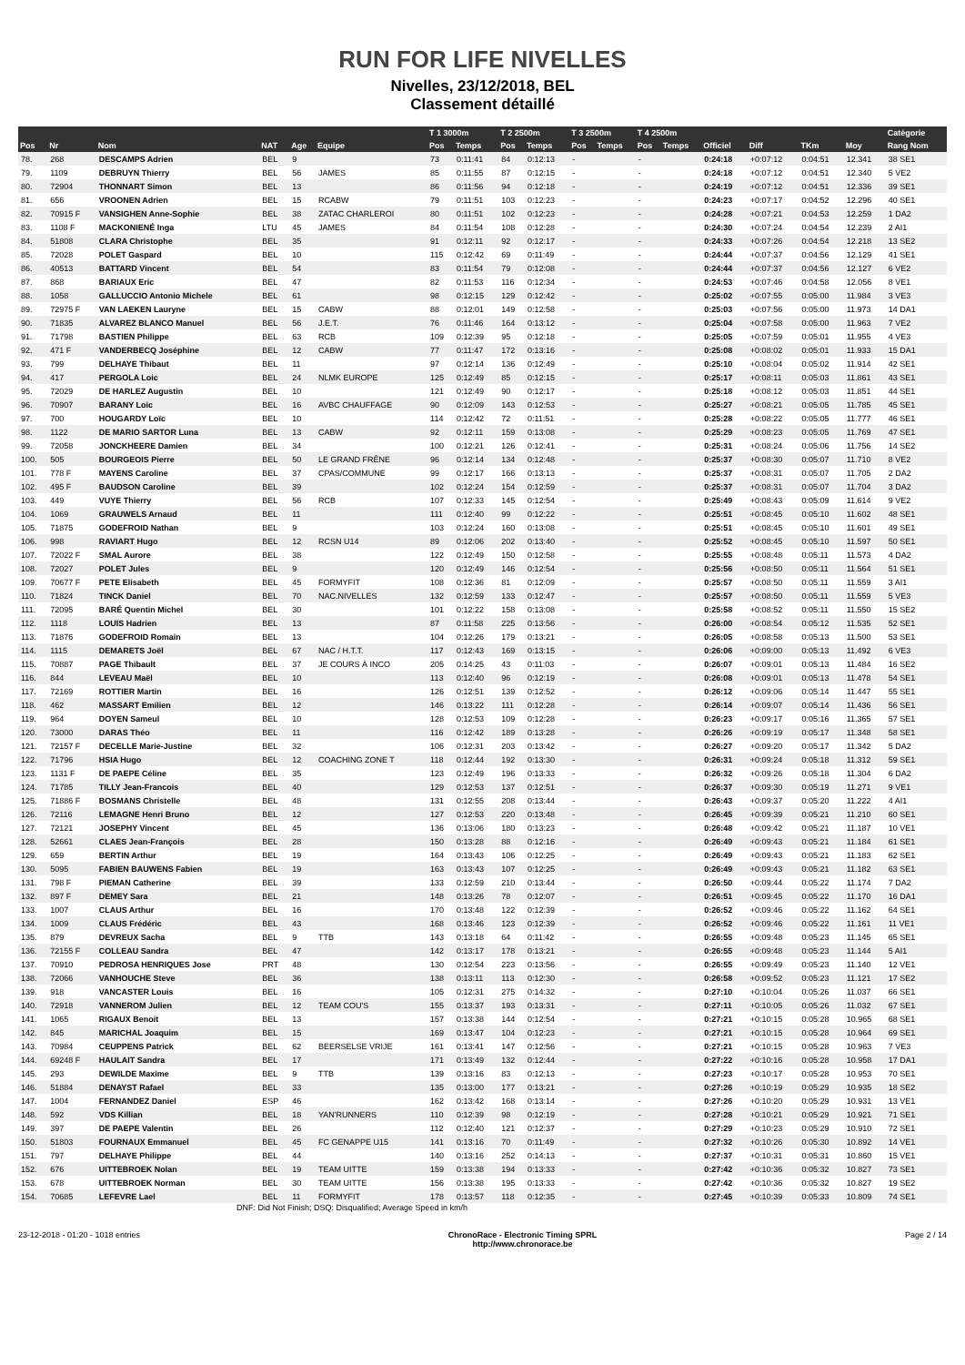RUN FOR LIFE NIVELLES
Nivelles, 23/12/2018, BEL
Classement détaillé
| | | | | | | T 1 3000m | | T 2 2500m | | T 3 2500m | | T 4 2500m | | | | | | Catégorie |
| --- | --- | --- | --- | --- | --- | --- | --- | --- | --- | --- | --- | --- | --- | --- | --- | --- | --- | --- |
| Pos | Nr | Nom | NAT | Age | Equipe | Pos | Temps | Pos | Temps | Pos | Temps | Pos | Temps | Officiel | Diff | TKm | Moy | Rang Nom |
| 78. | 268 | DESCAMPS Adrien | BEL | 9 | | 73 | 0:11:41 | 84 | 0:12:13 | - | | - | | 0:24:18 | +0:07:12 | 0:04:51 | 12.341 | 38 SE1 |
| 79. | 1109 | DEBRUYN Thierry | BEL | 56 | JAMES | 85 | 0:11:55 | 87 | 0:12:15 | - | | - | | 0:24:18 | +0:07:12 | 0:04:51 | 12.340 | 5 VE2 |
| 80. | 72904 | THONNART Simon | BEL | 13 | | 86 | 0:11:56 | 94 | 0:12:18 | - | | - | | 0:24:19 | +0:07:12 | 0:04:51 | 12.336 | 39 SE1 |
| 81. | 656 | VROONEN Adrien | BEL | 15 | RCABW | 79 | 0:11:51 | 103 | 0:12:23 | - | | - | | 0:24:23 | +0:07:17 | 0:04:52 | 12.296 | 40 SE1 |
| 82. | 70915 F | VANSIGHEN Anne-Sophie | BEL | 38 | ZATAC CHARLEROI | 80 | 0:11:51 | 102 | 0:12:23 | - | | - | | 0:24:28 | +0:07:21 | 0:04:53 | 12.259 | 1 DA2 |
| 83. | 1108 F | MACKONIENÉ Inga | LTU | 45 | JAMES | 84 | 0:11:54 | 108 | 0:12:28 | - | | - | | 0:24:30 | +0:07:24 | 0:04:54 | 12.239 | 2 AI1 |
| 84. | 51808 | CLARA Christophe | BEL | 35 | | 91 | 0:12:11 | 92 | 0:12:17 | - | | - | | 0:24:33 | +0:07:26 | 0:04:54 | 12.218 | 13 SE2 |
| 85. | 72028 | POLET Gaspard | BEL | 10 | | 115 | 0:12:42 | 69 | 0:11:49 | - | | - | | 0:24:44 | +0:07:37 | 0:04:56 | 12.129 | 41 SE1 |
| 86. | 40513 | BATTARD Vincent | BEL | 54 | | 83 | 0:11:54 | 79 | 0:12:08 | - | | - | | 0:24:44 | +0:07:37 | 0:04:56 | 12.127 | 6 VE2 |
| 87. | 868 | BARIAUX Eric | BEL | 47 | | 82 | 0:11:53 | 116 | 0:12:34 | - | | - | | 0:24:53 | +0:07:46 | 0:04:58 | 12.056 | 8 VE1 |
| 88. | 1058 | GALLUCCIO Antonio Michele | BEL | 61 | | 98 | 0:12:15 | 129 | 0:12:42 | - | | - | | 0:25:02 | +0:07:55 | 0:05:00 | 11.984 | 3 VE3 |
| 89. | 72975 F | VAN LAEKEN Lauryne | BEL | 15 | CABW | 88 | 0:12:01 | 149 | 0:12:58 | - | | - | | 0:25:03 | +0:07:56 | 0:05:00 | 11.973 | 14 DA1 |
| 90. | 71835 | ALVAREZ BLANCO Manuel | BEL | 56 | J.E.T. | 76 | 0:11:46 | 164 | 0:13:12 | - | | - | | 0:25:04 | +0:07:58 | 0:05:00 | 11.963 | 7 VE2 |
| 91. | 71798 | BASTIEN Philippe | BEL | 63 | RCB | 109 | 0:12:39 | 95 | 0:12:18 | - | | - | | 0:25:05 | +0:07:59 | 0:05:01 | 11.955 | 4 VE3 |
| 92. | 471 F | VANDERBECQ Joséphine | BEL | 12 | CABW | 77 | 0:11:47 | 172 | 0:13:16 | - | | - | | 0:25:08 | +0:08:02 | 0:05:01 | 11.933 | 15 DA1 |
| 93. | 799 | DELHAYE Thibaut | BEL | 11 | | 97 | 0:12:14 | 136 | 0:12:49 | - | | - | | 0:25:10 | +0:08:04 | 0:05:02 | 11.914 | 42 SE1 |
| 94. | 417 | PERGOLA Loic | BEL | 24 | NLMK EUROPE | 125 | 0:12:49 | 85 | 0:12:15 | - | | - | | 0:25:17 | +0:08:11 | 0:05:03 | 11.861 | 43 SE1 |
| 95. | 72029 | DE HARLEZ Augustin | BEL | 10 | | 121 | 0:12:49 | 90 | 0:12:17 | - | | - | | 0:25:18 | +0:08:12 | 0:05:03 | 11.851 | 44 SE1 |
| 96. | 70907 | BARANY Loic | BEL | 16 | AVBC CHAUFFAGE | 90 | 0:12:09 | 143 | 0:12:53 | - | | - | | 0:25:27 | +0:08:21 | 0:05:05 | 11.785 | 45 SE1 |
| 97. | 700 | HOUGARDY Loïc | BEL | 10 | | 114 | 0:12:42 | 72 | 0:11:51 | - | | - | | 0:25:28 | +0:08:22 | 0:05:05 | 11.777 | 46 SE1 |
| 98. | 1122 | DE MARIO SARTOR Luna | BEL | 13 | CABW | 92 | 0:12:11 | 159 | 0:13:08 | - | | - | | 0:25:29 | +0:08:23 | 0:05:05 | 11.769 | 47 SE1 |
| 99. | 72058 | JONCKHEERE Damien | BEL | 34 | | 100 | 0:12:21 | 126 | 0:12:41 | - | | - | | 0:25:31 | +0:08:24 | 0:05:06 | 11.756 | 14 SE2 |
| 100. | 505 | BOURGEOIS Pierre | BEL | 50 | LE GRAND FRÊNE | 96 | 0:12:14 | 134 | 0:12:48 | - | | - | | 0:25:37 | +0:08:30 | 0:05:07 | 11.710 | 8 VE2 |
| 101. | 778 F | MAYENS Caroline | BEL | 37 | CPAS/COMMUNE | 99 | 0:12:17 | 166 | 0:13:13 | - | | - | | 0:25:37 | +0:08:31 | 0:05:07 | 11.705 | 2 DA2 |
| 102. | 495 F | BAUDSON Caroline | BEL | 39 | | 102 | 0:12:24 | 154 | 0:12:59 | - | | - | | 0:25:37 | +0:08:31 | 0:05:07 | 11.704 | 3 DA2 |
| 103. | 449 | VUYE Thierry | BEL | 56 | RCB | 107 | 0:12:33 | 145 | 0:12:54 | - | | - | | 0:25:49 | +0:08:43 | 0:05:09 | 11.614 | 9 VE2 |
| 104. | 1069 | GRAUWELS Arnaud | BEL | 11 | | 111 | 0:12:40 | 99 | 0:12:22 | - | | - | | 0:25:51 | +0:08:45 | 0:05:10 | 11.602 | 48 SE1 |
| 105. | 71875 | GODEFROID Nathan | BEL | 9 | | 103 | 0:12:24 | 160 | 0:13:08 | - | | - | | 0:25:51 | +0:08:45 | 0:05:10 | 11.601 | 49 SE1 |
| 106. | 998 | RAVIART Hugo | BEL | 12 | RCSN U14 | 89 | 0:12:06 | 202 | 0:13:40 | - | | - | | 0:25:52 | +0:08:45 | 0:05:10 | 11.597 | 50 SE1 |
| 107. | 72022 F | SMAL Aurore | BEL | 38 | | 122 | 0:12:49 | 150 | 0:12:58 | - | | - | | 0:25:55 | +0:08:48 | 0:05:11 | 11.573 | 4 DA2 |
| 108. | 72027 | POLET Jules | BEL | 9 | | 120 | 0:12:49 | 146 | 0:12:54 | - | | - | | 0:25:56 | +0:08:50 | 0:05:11 | 11.564 | 51 SE1 |
| 109. | 70677 F | PETE Elisabeth | BEL | 45 | FORMYFIT | 108 | 0:12:36 | 81 | 0:12:09 | - | | - | | 0:25:57 | +0:08:50 | 0:05:11 | 11.559 | 3 AI1 |
| 110. | 71824 | TINCK Daniel | BEL | 70 | NAC.NIVELLES | 132 | 0:12:59 | 133 | 0:12:47 | - | | - | | 0:25:57 | +0:08:50 | 0:05:11 | 11.559 | 5 VE3 |
| 111. | 72095 | BARÉ Quentin Michel | BEL | 30 | | 101 | 0:12:22 | 158 | 0:13:08 | - | | - | | 0:25:58 | +0:08:52 | 0:05:11 | 11.550 | 15 SE2 |
| 112. | 1118 | LOUIS Hadrien | BEL | 13 | | 87 | 0:11:58 | 225 | 0:13:56 | - | | - | | 0:26:00 | +0:08:54 | 0:05:12 | 11.535 | 52 SE1 |
| 113. | 71876 | GODEFROID Romain | BEL | 13 | | 104 | 0:12:26 | 179 | 0:13:21 | - | | - | | 0:26:05 | +0:08:58 | 0:05:13 | 11.500 | 53 SE1 |
| 114. | 1115 | DEMARETS Joël | BEL | 67 | NAC / H.T.T. | 117 | 0:12:43 | 169 | 0:13:15 | - | | - | | 0:26:06 | +0:09:00 | 0:05:13 | 11.492 | 6 VE3 |
| 115. | 70887 | PAGE Thibault | BEL | 37 | JE COURS À INCO | 205 | 0:14:25 | 43 | 0:11:03 | - | | - | | 0:26:07 | +0:09:01 | 0:05:13 | 11.484 | 16 SE2 |
| 116. | 844 | LEVEAU Maël | BEL | 10 | | 113 | 0:12:40 | 96 | 0:12:19 | - | | - | | 0:26:08 | +0:09:01 | 0:05:13 | 11.478 | 54 SE1 |
| 117. | 72169 | ROTTIER Martin | BEL | 16 | | 126 | 0:12:51 | 139 | 0:12:52 | - | | - | | 0:26:12 | +0:09:06 | 0:05:14 | 11.447 | 55 SE1 |
| 118. | 462 | MASSART Emilien | BEL | 12 | | 146 | 0:13:22 | 111 | 0:12:28 | - | | - | | 0:26:14 | +0:09:07 | 0:05:14 | 11.436 | 56 SE1 |
| 119. | 964 | DOYEN Sameul | BEL | 10 | | 128 | 0:12:53 | 109 | 0:12:28 | - | | - | | 0:26:23 | +0:09:17 | 0:05:16 | 11.365 | 57 SE1 |
| 120. | 73000 | DARAS Théo | BEL | 11 | | 116 | 0:12:42 | 189 | 0:13:28 | - | | - | | 0:26:26 | +0:09:19 | 0:05:17 | 11.348 | 58 SE1 |
| 121. | 72157 F | DECELLE Marie-Justine | BEL | 32 | | 106 | 0:12:31 | 203 | 0:13:42 | - | | - | | 0:26:27 | +0:09:20 | 0:05:17 | 11.342 | 5 DA2 |
| 122. | 71796 | HSIA Hugo | BEL | 12 | COACHING ZONE T | 118 | 0:12:44 | 192 | 0:13:30 | - | | - | | 0:26:31 | +0:09:24 | 0:05:18 | 11.312 | 59 SE1 |
| 123. | 1131 F | DE PAEPE Céline | BEL | 35 | | 123 | 0:12:49 | 196 | 0:13:33 | - | | - | | 0:26:32 | +0:09:26 | 0:05:18 | 11.304 | 6 DA2 |
| 124. | 71785 | TILLY Jean-Francois | BEL | 40 | | 129 | 0:12:53 | 137 | 0:12:51 | - | | - | | 0:26:37 | +0:09:30 | 0:05:19 | 11.271 | 9 VE1 |
| 125. | 71886 F | BOSMANS Christelle | BEL | 48 | | 131 | 0:12:55 | 208 | 0:13:44 | - | | - | | 0:26:43 | +0:09:37 | 0:05:20 | 11.222 | 4 AI1 |
| 126. | 72116 | LEMAGNE Henri Bruno | BEL | 12 | | 127 | 0:12:53 | 220 | 0:13:48 | - | | - | | 0:26:45 | +0:09:39 | 0:05:21 | 11.210 | 60 SE1 |
| 127. | 72121 | JOSEPHY Vincent | BEL | 45 | | 136 | 0:13:06 | 180 | 0:13:23 | - | | - | | 0:26:48 | +0:09:42 | 0:05:21 | 11.187 | 10 VE1 |
| 128. | 52661 | CLAES Jean-François | BEL | 28 | | 150 | 0:13:28 | 88 | 0:12:16 | - | | - | | 0:26:49 | +0:09:43 | 0:05:21 | 11.184 | 61 SE1 |
| 129. | 659 | BERTIN Arthur | BEL | 19 | | 164 | 0:13:43 | 106 | 0:12:25 | - | | - | | 0:26:49 | +0:09:43 | 0:05:21 | 11.183 | 62 SE1 |
| 130. | 5095 | FABIEN BAUWENS Fabien | BEL | 19 | | 163 | 0:13:43 | 107 | 0:12:25 | - | | - | | 0:26:49 | +0:09:43 | 0:05:21 | 11.182 | 63 SE1 |
| 131. | 798 F | PIEMAN Catherine | BEL | 39 | | 133 | 0:12:59 | 210 | 0:13:44 | - | | - | | 0:26:50 | +0:09:44 | 0:05:22 | 11.174 | 7 DA2 |
| 132. | 897 F | DEMEY Sara | BEL | 21 | | 148 | 0:13:26 | 78 | 0:12:07 | - | | - | | 0:26:51 | +0:09:45 | 0:05:22 | 11.170 | 16 DA1 |
| 133. | 1007 | CLAUS Arthur | BEL | 16 | | 170 | 0:13:48 | 122 | 0:12:39 | - | | - | | 0:26:52 | +0:09:46 | 0:05:22 | 11.162 | 64 SE1 |
| 134. | 1009 | CLAUS Frédéric | BEL | 43 | | 168 | 0:13:46 | 123 | 0:12:39 | - | | - | | 0:26:52 | +0:09:46 | 0:05:22 | 11.161 | 11 VE1 |
| 135. | 879 | DEVREUX Sacha | BEL | 9 | TTB | 143 | 0:13:18 | 64 | 0:11:42 | - | | - | | 0:26:55 | +0:09:48 | 0:05:23 | 11.145 | 65 SE1 |
| 136. | 72155 F | COLLEAU Sandra | BEL | 47 | | 142 | 0:13:17 | 178 | 0:13:21 | - | | - | | 0:26:55 | +0:09:48 | 0:05:23 | 11.144 | 5 AI1 |
| 137. | 70910 | PEDROSA HENRIQUES Jose | PRT | 48 | | 130 | 0:12:54 | 223 | 0:13:56 | - | | - | | 0:26:55 | +0:09:49 | 0:05:23 | 11.140 | 12 VE1 |
| 138. | 72066 | VANHOUCHE Steve | BEL | 36 | | 138 | 0:13:11 | 113 | 0:12:30 | - | | - | | 0:26:58 | +0:09:52 | 0:05:23 | 11.121 | 17 SE2 |
| 139. | 918 | VANCASTER Louis | BEL | 16 | | 105 | 0:12:31 | 275 | 0:14:32 | - | | - | | 0:27:10 | +0:10:04 | 0:05:26 | 11.037 | 66 SE1 |
| 140. | 72918 | VANNEROM Julien | BEL | 12 | TEAM COU'S | 155 | 0:13:37 | 193 | 0:13:31 | - | | - | | 0:27:11 | +0:10:05 | 0:05:26 | 11.032 | 67 SE1 |
| 141. | 1065 | RIGAUX Benoit | BEL | 13 | | 157 | 0:13:38 | 144 | 0:12:54 | - | | - | | 0:27:21 | +0:10:15 | 0:05:28 | 10.965 | 68 SE1 |
| 142. | 845 | MARICHAL Joaquim | BEL | 15 | | 169 | 0:13:47 | 104 | 0:12:23 | - | | - | | 0:27:21 | +0:10:15 | 0:05:28 | 10.964 | 69 SE1 |
| 143. | 70984 | CEUPPENS Patrick | BEL | 62 | BEERSELSE VRIJE | 161 | 0:13:41 | 147 | 0:12:56 | - | | - | | 0:27:21 | +0:10:15 | 0:05:28 | 10.963 | 7 VE3 |
| 144. | 69248 F | HAULAIT Sandra | BEL | 17 | | 171 | 0:13:49 | 132 | 0:12:44 | - | | - | | 0:27:22 | +0:10:16 | 0:05:28 | 10.958 | 17 DA1 |
| 145. | 293 | DEWILDE Maxime | BEL | 9 | TTB | 139 | 0:13:16 | 83 | 0:12:13 | - | | - | | 0:27:23 | +0:10:17 | 0:05:28 | 10.953 | 70 SE1 |
| 146. | 51884 | DENAYST Rafael | BEL | 33 | | 135 | 0:13:00 | 177 | 0:13:21 | - | | - | | 0:27:26 | +0:10:19 | 0:05:29 | 10.935 | 18 SE2 |
| 147. | 1004 | FERNANDEZ Daniel | ESP | 46 | | 162 | 0:13:42 | 168 | 0:13:14 | - | | - | | 0:27:26 | +0:10:20 | 0:05:29 | 10.931 | 13 VE1 |
| 148. | 592 | VDS Killian | BEL | 18 | YAN'RUNNERS | 110 | 0:12:39 | 98 | 0:12:19 | - | | - | | 0:27:28 | +0:10:21 | 0:05:29 | 10.921 | 71 SE1 |
| 149. | 397 | DE PAEPE Valentin | BEL | 26 | | 112 | 0:12:40 | 121 | 0:12:37 | - | | - | | 0:27:29 | +0:10:23 | 0:05:29 | 10.910 | 72 SE1 |
| 150. | 51803 | FOURNAUX Emmanuel | BEL | 45 | FC GENAPPE U15 | 141 | 0:13:16 | 70 | 0:11:49 | - | | - | | 0:27:32 | +0:10:26 | 0:05:30 | 10.892 | 14 VE1 |
| 151. | 797 | DELHAYE Philippe | BEL | 44 | | 140 | 0:13:16 | 252 | 0:14:13 | - | | - | | 0:27:37 | +0:10:31 | 0:05:31 | 10.860 | 15 VE1 |
| 152. | 676 | UITTEBROEK Nolan | BEL | 19 | TEAM UITTE | 159 | 0:13:38 | 194 | 0:13:33 | - | | - | | 0:27:42 | +0:10:36 | 0:05:32 | 10.827 | 73 SE1 |
| 153. | 678 | UITTEBROEK Norman | BEL | 30 | TEAM UITTE | 156 | 0:13:38 | 195 | 0:13:33 | - | | - | | 0:27:42 | +0:10:36 | 0:05:32 | 10.827 | 19 SE2 |
| 154. | 70685 | LEFEVRE Lael | BEL | 11 | FORMYFIT | 178 | 0:13:57 | 118 | 0:12:35 | - | | - | | 0:27:45 | +0:10:39 | 0:05:33 | 10.809 | 74 SE1 |
DNF: Did Not Finish; DSQ: Disqualified; Average Speed in km/h
23-12-2018 - 01:20 - 1018 entries ChronoRace - Electronic Timing SPRL
http://www.chronorace.be Page 2 / 14